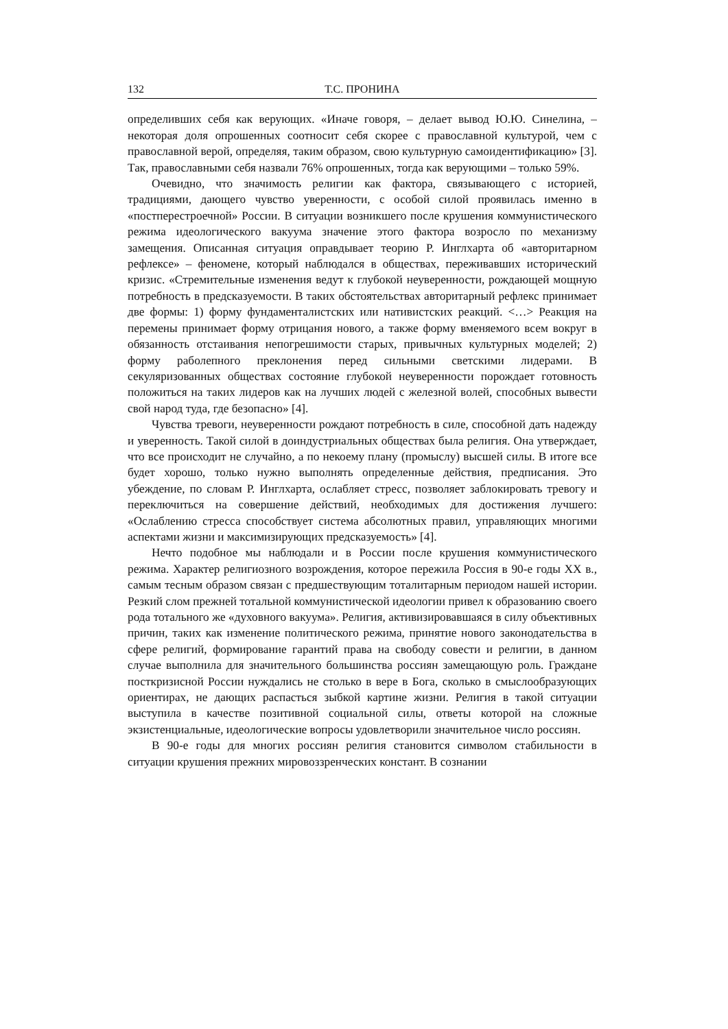132 Т.С. ПРОНИНА
определивших себя как верующих. «Иначе говоря, – делает вывод Ю.Ю. Синелина, – некоторая доля опрошенных соотносит себя скорее с православной культурой, чем с православной верой, определяя, таким образом, свою культурную самоидентификацию» [3]. Так, православными себя назвали 76% опрошенных, тогда как верующими – только 59%.
Очевидно, что значимость религии как фактора, связывающего с историей, традициями, дающего чувство уверенности, с особой силой проявилась именно в «постперестроечной» России. В ситуации возникшего после крушения коммунистического режима идеологического вакуума значение этого фактора возросло по механизму замещения. Описанная ситуация оправдывает теорию Р. Инглхарта об «авторитарном рефлексе» – феномене, который наблюдался в обществах, переживавших исторический кризис. «Стремительные изменения ведут к глубокой неуверенности, рождающей мощную потребность в предсказуемости. В таких обстоятельствах авторитарный рефлекс принимает две формы: 1) форму фундаменталистских или нативистских реакций. <…> Реакция на перемены принимает форму отрицания нового, а также форму вменяемого всем вокруг в обязанность отстаивания непогрешимости старых, привычных культурных моделей; 2) форму раболепного преклонения перед сильными светскими лидерами. В секуляризованных обществах состояние глубокой неуверенности порождает готовность положиться на таких лидеров как на лучших людей с железной волей, способных вывести свой народ туда, где безопасно» [4].
Чувства тревоги, неуверенности рождают потребность в силе, способной дать надежду и уверенность. Такой силой в доиндустриальных обществах была религия. Она утверждает, что все происходит не случайно, а по некоему плану (промыслу) высшей силы. В итоге все будет хорошо, только нужно выполнять определенные действия, предписания. Это убеждение, по словам Р. Инглхарта, ослабляет стресс, позволяет заблокировать тревогу и переключиться на совершение действий, необходимых для достижения лучшего: «Ослаблению стресса способствует система абсолютных правил, управляющих многими аспектами жизни и максимизирующих предсказуемость» [4].
Нечто подобное мы наблюдали и в России после крушения коммунистического режима. Характер религиозного возрождения, которое пережила Россия в 90-е годы XX в., самым тесным образом связан с предшествующим тоталитарным периодом нашей истории. Резкий слом прежней тотальной коммунистической идеологии привел к образованию своего рода тотального же «духовного вакуума». Религия, активизировавшаяся в силу объективных причин, таких как изменение политического режима, принятие нового законодательства в сфере религий, формирование гарантий права на свободу совести и религии, в данном случае выполнила для значительного большинства россиян замещающую роль. Граждане посткризисной России нуждались не столько в вере в Бога, сколько в смыслообразующих ориентирах, не дающих распасться зыбкой картине жизни. Религия в такой ситуации выступила в качестве позитивной социальной силы, ответы которой на сложные экзистенциальные, идеологические вопросы удовлетворили значительное число россиян.
В 90-е годы для многих россиян религия становится символом стабильности в ситуации крушения прежних мировоззренческих констант. В сознании